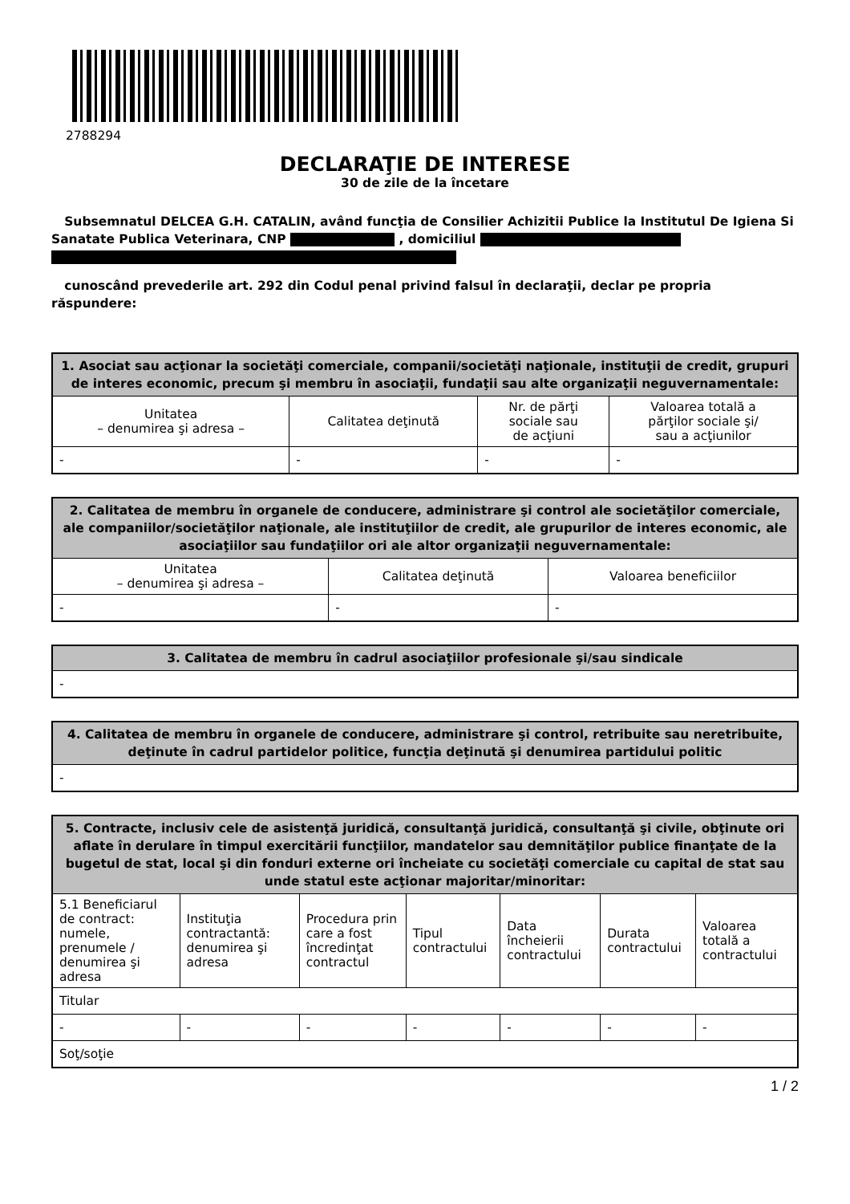2788294
DECLARAŢIE DE INTERESE
30 de zile de la încetare
Subsemnatul DELCEA G.H. CATALIN, având funcţia de Consilier Achizitii Publice la Institutul De Igiena Si Sanatate Publica Veterinara, CNP , domiciliul
cunoscând prevederile art. 292 din Codul penal privind falsul în declaraţii, declar pe propria răspundere:
| 1. Asociat sau acţionar la societăţi comerciale, companii/societăţi naţionale, instituţii de credit, grupuri de interes economic, precum şi membru în asociaţii, fundaţii sau alte organizaţii neguvernamentale: | | | |
| --- | --- | --- | --- |
| Unitatea – denumirea şi adresa – | Calitatea deţinută | Nr. de părţi sociale sau de acţiuni | Valoarea totală a părţilor sociale şi/ sau a acţiunilor |
| - | - | - | - |
| 2. Calitatea de membru în organele de conducere, administrare şi control ale societăţilor comerciale, ale companiilor/societăţilor naţionale, ale instituţiilor de credit, ale grupurilor de interes economic, ale asociaţiilor sau fundaţiilor ori ale altor organizaţii neguvernamentale: | | |
| --- | --- | --- |
| Unitatea – denumirea şi adresa – | Calitatea deţinută | Valoarea beneficiilor |
| - | - | - |
| 3. Calitatea de membru în cadrul asociaţiilor profesionale şi/sau sindicale |
| --- |
| - |
| 4. Calitatea de membru în organele de conducere, administrare şi control, retribuite sau neretribuite, deţinute în cadrul partidelor politice, funcţia deţinută şi denumirea partidului politic |
| --- |
| - |
| 5. Contracte, inclusiv cele de asistenţă juridică, consultanţă juridică, consultanţă şi civile, obţinute ori aflate în derulare în timpul exercitării funcţiilor, mandatelor sau demnităţilor publice finanţate de la bugetul de stat, local şi din fonduri externe ori încheiate cu societăţi comerciale cu capital de stat sau unde statul este acţionar majoritar/minoritar: | | | | | | |
| --- | --- | --- | --- | --- | --- | --- |
| 5.1 Beneficiarul de contract: numele, prenumele / denumirea şi adresa | Instituţia contractantă: denumirea şi adresa | Procedura prin care a fost încredinţat contractul | Tipul contractului | Data încheierii contractului | Durata contractului | Valoarea totală a contractului |
| Titular | | | | | | |
| - | - | - | - | - | - | - |
| Soţ/soţie | | | | | | |
1 / 2